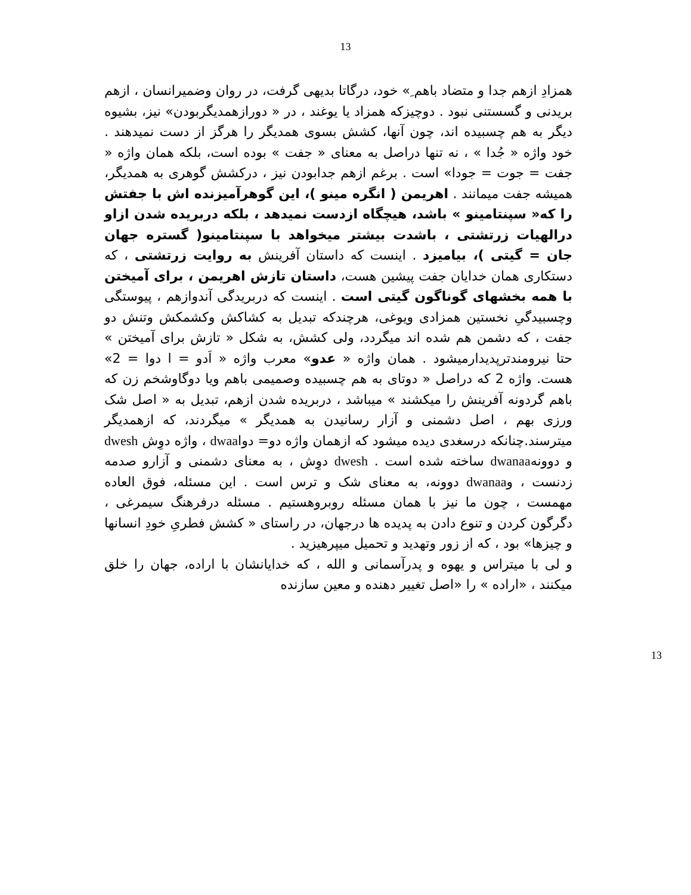13
همزادِ ازهم جدا و متضاد باهم ِ» خود، درگاتا بدیهی گرفت، در روان وضمیرانسان ، ازهم بریدنی و گسستنی نبود . دوچیزکه همزاد یا یوغند ، در « دورازهمدیگربودن» نیز، بشیوه دیگر به هم چسبیده اند، چون آنها، کشش بسوی همدیگر را هرگز از دست نمیدهند . خود واژه « جُدا » ، نه تنها دراصل به معنای « جفت » بوده است، بلکه همان واژه « جفت = جوت = جودا» است . برغم ازهم جدابودن نیز ، درکشش گوهری به همدیگر، همیشه جفت میمانند . اهریمن ( انگره مینو )، این گوهرآمیزنده اش با جفتش را که« سپنتامینو » باشد، هیچگاه ازدست نمیدهد ، بلکه دربریده شدن ازاو درالهیات زرتشتی ، باشدت بیشتر میخواهد با سپنتامینو( گستره جهان جان = گیتی )، بیامیزد . اینست که داستان آفرینش به روایت زرتشتی ، که دستکاری همان خدایان جفت پیشین هست، داستان تازش اهریمن ، برای آمیختن با همه بخشهای گوناگون گیتی است . اینست که دربریدگی آندوازهم ، پیوستگی وچسبیدگیِ نخستین همزادی ویوغی، هرچندکه تبدیل به کشاکش وکشمکش وتنش دو جفت ، که دشمن هم شده اند میگردد، ولی کشش، به شکل « تازش برای آمیختن » حتا نیرومندترپدیدارمیشود . همان واژه « عدو» معرب واژه « اَدو = ا دوا = 2» هست. واژه 2 که دراصل « دوتای به هم چسبیده وصمیمی باهم ویا دوگاوشخم زن که باهم گردونه آفرینش را میکشند » میباشد ، دربریده شدن ازهم، تبدیل به « اصل شک ورزی بهم ، اصل دشمنی و آزار رسانیدن به همدیگر » میگردند، که ازهمدیگر میترسند.چنانکه درسغدی دیده میشود که ازهمان واژه دو= دواdwaa ، واژه دوِش dwesh و دوونهdwanaa ساخته شده است . dwesh دوِش ، به معنای دشمنی و آزارو صدمه زدنست ، وdwanaa دوونه، به معنای شک و ترس است . این مسئله، فوق العاده مهمست ، چون ما نیز با همان مسئله روبروهستیم . مسئله درفرهنگ سیمرغی ، دگرگون کردن و تنوع دادن به پدیده ها درجهان، در راستای « کشش فطریِ خودِ انسانها و چیزها» بود ، که از زور وتهدید و تحمیل میپرهیزید .
و لی با میتراس و یهوه و پدرآسمانی و الله ، که خدایانشان با اراده، جهان را خلق میکنند ، «اراده » را «اصل تغییر دهنده و معین سازنده
13